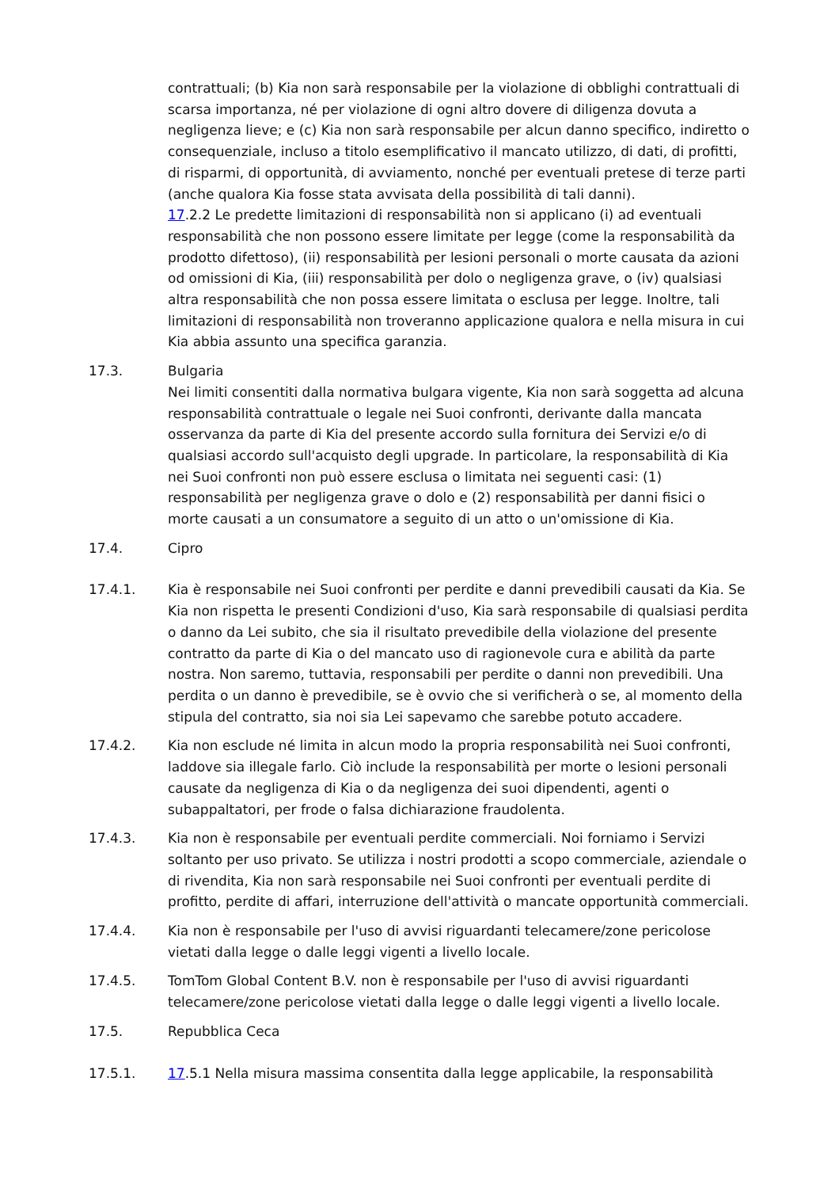contrattuali; (b) Kia non sarà responsabile per la violazione di obblighi contrattuali di scarsa importanza, né per violazione di ogni altro dovere di diligenza dovuta a negligenza lieve; e (c) Kia non sarà responsabile per alcun danno specifico, indiretto o consequenziale, incluso a titolo esemplificativo il mancato utilizzo, di dati, di profitti, di risparmi, di opportunità, di avviamento, nonché per eventuali pretese di terze parti (anche qualora Kia fosse stata avvisata della possibilità di tali danni).
17.2.2 Le predette limitazioni di responsabilità non si applicano (i) ad eventuali responsabilità che non possono essere limitate per legge (come la responsabilità da prodotto difettoso), (ii) responsabilità per lesioni personali o morte causata da azioni od omissioni di Kia, (iii) responsabilità per dolo o negligenza grave, o (iv) qualsiasi altra responsabilità che non possa essere limitata o esclusa per legge. Inoltre, tali limitazioni di responsabilità non troveranno applicazione qualora e nella misura in cui Kia abbia assunto una specifica garanzia.
17.3. Bulgaria
Nei limiti consentiti dalla normativa bulgara vigente, Kia non sarà soggetta ad alcuna responsabilità contrattuale o legale nei Suoi confronti, derivante dalla mancata osservanza da parte di Kia del presente accordo sulla fornitura dei Servizi e/o di qualsiasi accordo sull'acquisto degli upgrade. In particolare, la responsabilità di Kia nei Suoi confronti non può essere esclusa o limitata nei seguenti casi: (1) responsabilità per negligenza grave o dolo e (2) responsabilità per danni fisici o morte causati a un consumatore a seguito di un atto o un'omissione di Kia.
17.4. Cipro
17.4.1. Kia è responsabile nei Suoi confronti per perdite e danni prevedibili causati da Kia. Se Kia non rispetta le presenti Condizioni d'uso, Kia sarà responsabile di qualsiasi perdita o danno da Lei subito, che sia il risultato prevedibile della violazione del presente contratto da parte di Kia o del mancato uso di ragionevole cura e abilità da parte nostra. Non saremo, tuttavia, responsabili per perdite o danni non prevedibili. Una perdita o un danno è prevedibile, se è ovvio che si verificherà o se, al momento della stipula del contratto, sia noi sia Lei sapevamo che sarebbe potuto accadere.
17.4.2. Kia non esclude né limita in alcun modo la propria responsabilità nei Suoi confronti, laddove sia illegale farlo. Ciò include la responsabilità per morte o lesioni personali causate da negligenza di Kia o da negligenza dei suoi dipendenti, agenti o subappaltatori, per frode o falsa dichiarazione fraudolenta.
17.4.3. Kia non è responsabile per eventuali perdite commerciali. Noi forniamo i Servizi soltanto per uso privato. Se utilizza i nostri prodotti a scopo commerciale, aziendale o di rivendita, Kia non sarà responsabile nei Suoi confronti per eventuali perdite di profitto, perdite di affari, interruzione dell'attività o mancate opportunità commerciali.
17.4.4. Kia non è responsabile per l'uso di avvisi riguardanti telecamere/zone pericolose vietati dalla legge o dalle leggi vigenti a livello locale.
17.4.5. TomTom Global Content B.V. non è responsabile per l'uso di avvisi riguardanti telecamere/zone pericolose vietati dalla legge o dalle leggi vigenti a livello locale.
17.5. Repubblica Ceca
17.5.1. 17.5.1 Nella misura massima consentita dalla legge applicabile, la responsabilità